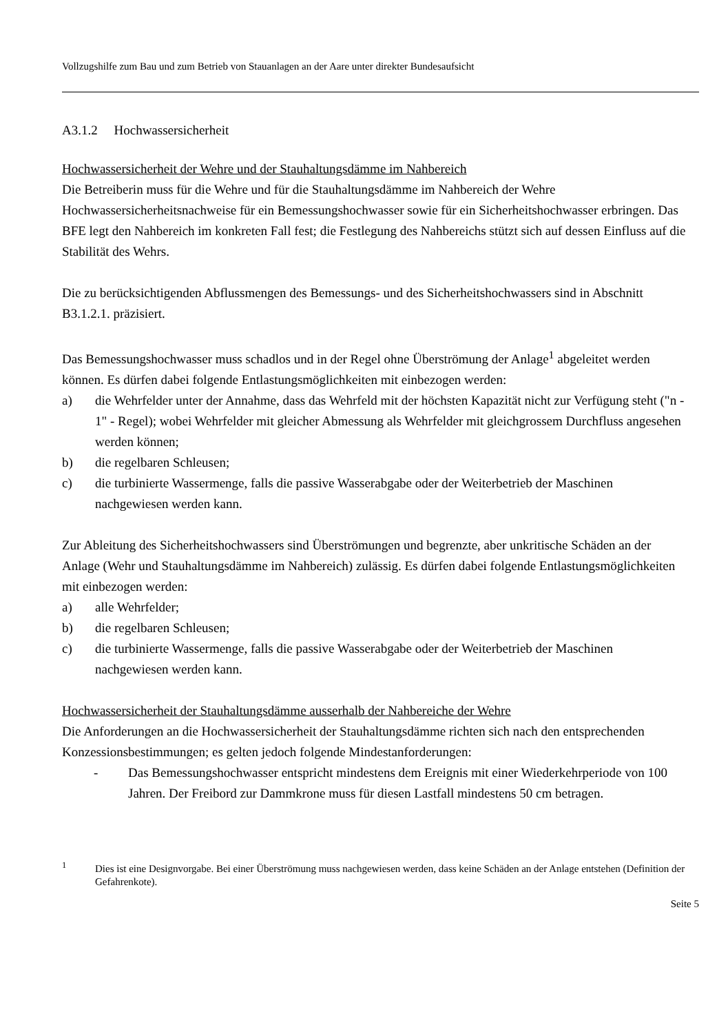Vollzugshilfe zum Bau und zum Betrieb von Stauanlagen an der Aare unter direkter Bundesaufsicht
A3.1.2 Hochwassersicherheit
Hochwassersicherheit der Wehre und der Stauhaltungsdämme im Nahbereich
Die Betreiberin muss für die Wehre und für die Stauhaltungsdämme im Nahbereich der Wehre Hochwassersicherheitsnachweise für ein Bemessungshochwasser sowie für ein Sicherheitshochwasser erbringen. Das BFE legt den Nahbereich im konkreten Fall fest; die Festlegung des Nahbereichs stützt sich auf dessen Einfluss auf die Stabilität des Wehrs.
Die zu berücksichtigenden Abflussmengen des Bemessungs- und des Sicherheitshochwassers sind in Abschnitt B3.1.2.1. präzisiert.
Das Bemessungshochwasser muss schadlos und in der Regel ohne Überströmung der Anlage<sup>1</sup> abgeleitet werden können. Es dürfen dabei folgende Entlastungsmöglichkeiten mit einbezogen werden:
a) die Wehrfelder unter der Annahme, dass das Wehrfeld mit der höchsten Kapazität nicht zur Verfügung steht ("n - 1" - Regel); wobei Wehrfelder mit gleicher Abmessung als Wehrfelder mit gleichgrossem Durchfluss angesehen werden können;
b) die regelbaren Schleusen;
c) die turbinierte Wassermenge, falls die passive Wasserabgabe oder der Weiterbetrieb der Maschinen nachgewiesen werden kann.
Zur Ableitung des Sicherheitshochwassers sind Überströmungen und begrenzte, aber unkritische Schäden an der Anlage (Wehr und Stauhaltungsdämme im Nahbereich) zulässig. Es dürfen dabei folgende Entlastungsmöglichkeiten mit einbezogen werden:
a) alle Wehrfelder;
b) die regelbaren Schleusen;
c) die turbinierte Wassermenge, falls die passive Wasserabgabe oder der Weiterbetrieb der Maschinen nachgewiesen werden kann.
Hochwassersicherheit der Stauhaltungsdämme ausserhalb der Nahbereiche der Wehre
Die Anforderungen an die Hochwassersicherheit der Stauhaltungsdämme richten sich nach den entsprechenden Konzessionsbestimmungen; es gelten jedoch folgende Mindestanforderungen:
- Das Bemessungshochwasser entspricht mindestens dem Ereignis mit einer Wiederkehrperiode von 100 Jahren. Der Freibord zur Dammkrone muss für diesen Lastfall mindestens 50 cm betragen.
<sup>1</sup> Dies ist eine Designvorgabe. Bei einer Überströmung muss nachgewiesen werden, dass keine Schäden an der Anlage entstehen (Definition der Gefahrenkote).
Seite 5